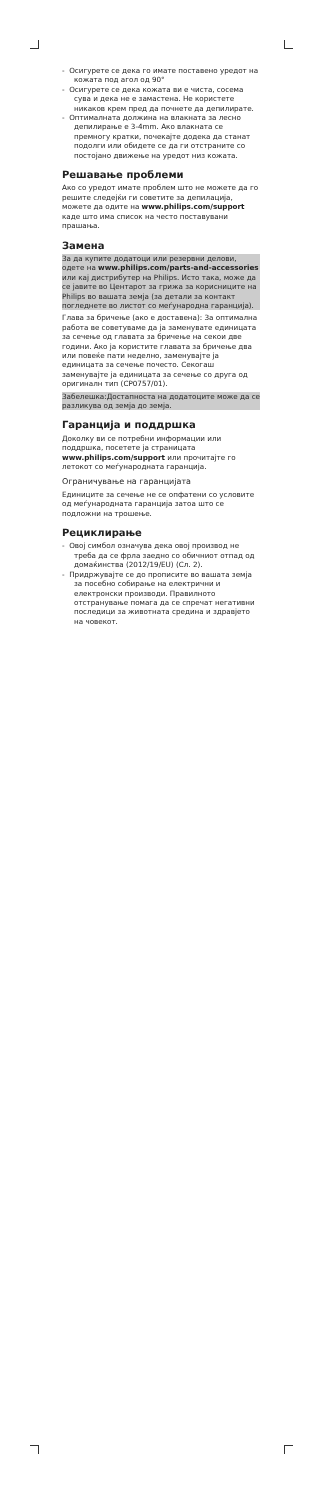- Осигурете се дека го имате поставено уредот на кожата под агол од 90°
- Осигурете се дека кожата ви е чиста, сосема сува и дека не е замастена. Не користете никаков крем пред да почнете да депилирате.
- Оптималната должина на влакната за лесно депилирање е 3-4mm. Ако влакната се премногу кратки, почекајте додека да станат подолги или обидете се да ги отстраните со постојано движење на уредот низ кожата.
Решавање проблеми
Ако со уредот имате проблем што не можете да го решите следејќи ги советите за депилација, можете да одите на www.philips.com/support каде што има список на често поставувани прашања.
Замена
За да купите додатоци или резервни делови, одете на www.philips.com/parts-and-accessories или кај дистрибутер на Philips. Исто така, може да се јавите во Центарот за грижа за корисниците на Philips во вашата земја (за детали за контакт погледнете во листот со меѓународна гаранција).
Глава за бричење (ако е доставена): За оптимална работа ве советуваме да ја заменувате единицата за сечење од главата за бричење на секои две години. Ако ја користите главата за бричење два или повеќе пати неделно, заменувајте ја единицата за сечење почесто. Секогаш заменувајте ја единицата за сечење со друга од оригиналн тип (CP0757/01).
Забелешка:Достапноста на додатоците може да се разликува од земја до земја.
Гаранција и поддршка
Доколку ви се потребни информации или поддршка, посетете ја страницата www.philips.com/support или прочитајте го летокот со меѓународната гаранција.
Ограничување на гаранцијата
Единиците за сечење не се опфатени со условите од меѓународната гаранција затоа што се подложни на трошење.
Рециклирање
- Овој симбол означува дека овој производ не треба да се фрла заедно со обичниот отпад од домаќинства (2012/19/EU) (Сл. 2).
- Придржувајте се до прописите во вашата земја за посебно собирање на електрични и електронски производи. Правилното отстранување помага да се спречат негативни последици за животната средина и здравјето на човекот.